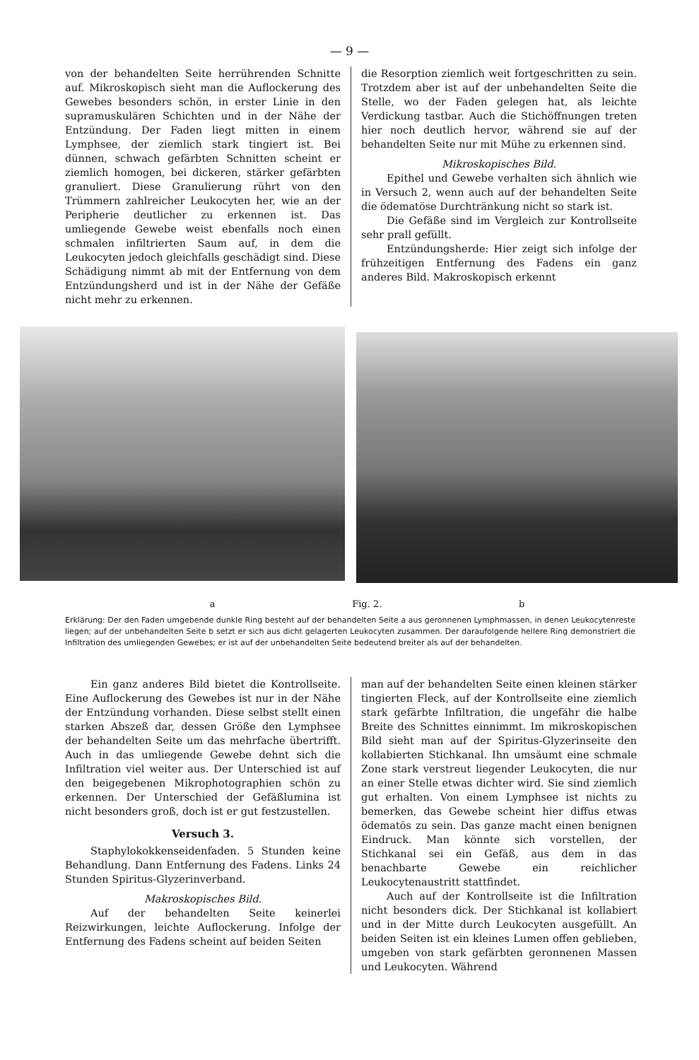— 9 —
von der behandelten Seite herrührenden Schnitte auf. Mikroskopisch sieht man die Auflockerung des Gewebes besonders schön, in erster Linie in den supramuskulären Schichten und in der Nähe der Entzündung. Der Faden liegt mitten in einem Lymphsee, der ziemlich stark tingiert ist. Bei dünnen, schwach gefärbten Schnitten scheint er ziemlich homogen, bei dickeren, stärker gefärbten granuliert. Diese Granulierung rührt von den Trümmern zahlreicher Leukocyten her, wie an der Peripherie deutlicher zu erkennen ist. Das umliegende Gewebe weist ebenfalls noch einen schmalen infiltrierten Saum auf, in dem die Leukocyten jedoch gleichfalls geschädigt sind. Diese Schädigung nimmt ab mit der Entfernung von dem Entzündungsherd und ist in der Nähe der Gefäße nicht mehr zu erkennen.
die Resorption ziemlich weit fortgeschritten zu sein. Trotzdem aber ist auf der unbehandelten Seite die Stelle, wo der Faden gelegen hat, als leichte Verdickung tastbar. Auch die Stichöffnungen treten hier noch deutlich hervor, während sie auf der behandelten Seite nur mit Mühe zu erkennen sind.
Mikroskopisches Bild.
Epithel und Gewebe verhalten sich ähnlich wie in Versuch 2, wenn auch auf der behandelten Seite die ödematöse Durchtränkung nicht so stark ist.
Die Gefäße sind im Vergleich zur Kontrollseite sehr prall gefüllt.
Entzündungsherde: Hier zeigt sich infolge der frühzeitigen Entfernung des Fadens ein ganz anderes Bild. Makroskopisch erkennt
a Fig. 2. b
Erklärung: Der den Faden umgebende dunkle Ring besteht auf der behandelten Seite a aus geronnenen Lymphmassen, in denen Leukocytenreste liegen; auf der unbehandelten Seite b setzt er sich aus dicht gelagerten Leukocyten zusammen. Der daraufolgende hellere Ring demonstriert die Infiltration des umliegenden Gewebes; er ist auf der unbehandelten Seite bedeutend breiter als auf der behandelten.
Ein ganz anderes Bild bietet die Kontrollseite. Eine Auflockerung des Gewebes ist nur in der Nähe der Entzündung vorhanden. Diese selbst stellt einen starken Abszeß dar, dessen Größe den Lymphsee der behandelten Seite um das mehrfache übertrifft. Auch in das umliegende Gewebe dehnt sich die Infiltration viel weiter aus. Der Unterschied ist auf den beigegebenen Mikrophotographien schön zu erkennen. Der Unterschied der Gefäßlumina ist nicht besonders groß, doch ist er gut festzustellen.
Versuch 3.
Staphylokokkenseidenfaden. 5 Stunden keine Behandlung. Dann Entfernung des Fadens. Links 24 Stunden Spiritus-Glyzerinverband.
Makroskopisches Bild.
Auf der behandelten Seite keinerlei Reizwirkungen, leichte Auflockerung. Infolge der Entfernung des Fadens scheint auf beiden Seiten
man auf der behandelten Seite einen kleinen stärker tingierten Fleck, auf der Kontrollseite eine ziemlich stark gefärbte Infiltration, die ungefähr die halbe Breite des Schnittes einnimmt. Im mikroskopischen Bild sieht man auf der Spiritus-Glyzerinseite den kollabierten Stichkanal. Ihn umsäumt eine schmale Zone stark verstreut liegender Leukocyten, die nur an einer Stelle etwas dichter wird. Sie sind ziemlich gut erhalten. Von einem Lymphsee ist nichts zu bemerken, das Gewebe scheint hier diffus etwas ödematös zu sein. Das ganze macht einen benignen Eindruck. Man könnte sich vorstellen, der Stichkanal sei ein Gefäß, aus dem in das benachbarte Gewebe ein reichlicher Leukocytenaustritt stattfindet.
Auch auf der Kontrollseite ist die Infiltration nicht besonders dick. Der Stichkanal ist kollabiert und in der Mitte durch Leukocyten ausgefüllt. An beiden Seiten ist ein kleines Lumen offen geblieben, umgeben von stark gefärbten geronnenen Massen und Leukocyten. Während